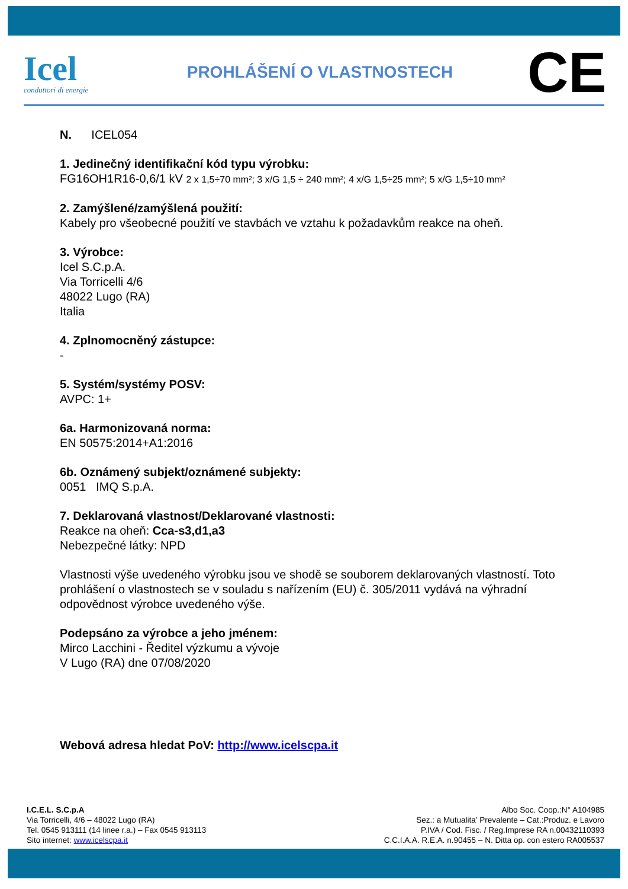Icel
conduttori di energie
PROHLÁŠENÍ O VLASTNOSTECH
CE
N. ICEL054
1. Jedinečný identifikační kód typu výrobku:
FG16OH1R16-0,6/1 kV 2 x 1,5÷70 mm²; 3 x/G 1,5 ÷ 240 mm²; 4 x/G 1,5÷25 mm²; 5 x/G 1,5÷10 mm²
2. Zamýšlené/zamýšlená použití:
Kabely pro všeobecné použití ve stavbách ve vztahu k požadavkům reakce na oheň.
3. Výrobce:
Icel S.C.p.A.
Via Torricelli 4/6
48022 Lugo (RA)
Italia
4. Zplnomocněný zástupce:
-
5. Systém/systémy POSV:
AVPC: 1+
6a. Harmonizovaná norma:
EN 50575:2014+A1:2016
6b. Oznámený subjekt/oznámené subjekty:
0051 IMQ S.p.A.
7. Deklarovaná vlastnost/Deklarované vlastnosti:
Reakce na oheň: Cca-s3,d1,a3
Nebezpečné látky: NPD
Vlastnosti výše uvedeného výrobku jsou ve shodě se souborem deklarovaných vlastností. Toto prohlášení o vlastnostech se v souladu s nařízením (EU) č. 305/2011 vydává na výhradní odpovědnost výrobce uvedeného výše.
Podepsáno za výrobce a jeho jménem:
Mirco Lacchini - Ředitel výzkumu a vývoje
V Lugo (RA) dne 07/08/2020
Webová adresa hledat PoV: http://www.icelscpa.it
I.C.E.L. S.C.p.A
Via Torricelli, 4/6 – 48022 Lugo (RA)
Tel. 0545 913111 (14 linee r.a.) – Fax 0545 913113
Sito internet: www.icelscpa.it
Albo Soc. Coop.:N° A104985
Sez.: a Mutualita’ Prevalente – Cat.:Produz. e Lavoro
P.IVA / Cod. Fisc. / Reg.Imprese RA n.00432110393
C.C.I.A.A. R.E.A. n.90455 – N. Ditta op. con estero RA005537